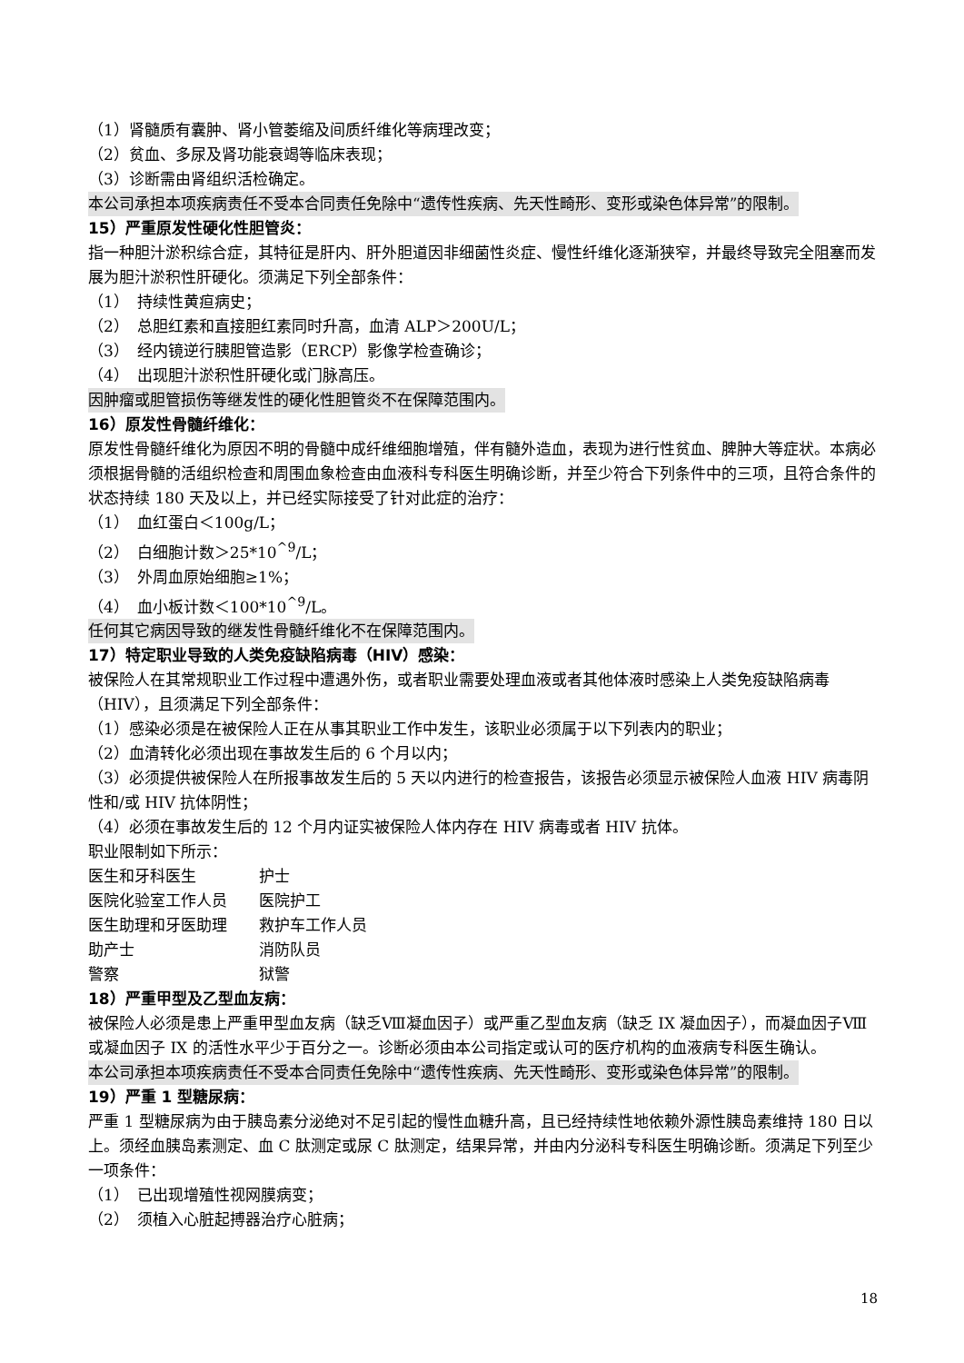（1）肾髓质有囊肿、肾小管萎缩及间质纤维化等病理改变；
（2）贫血、多尿及肾功能衰竭等临床表现；
（3）诊断需由肾组织活检确定。
本公司承担本项疾病责任不受本合同责任免除中“遗传性疾病、先天性畸形、变形或染色体异常”的限制。
15）严重原发性硬化性胆管炎：
指一种胆汁淤积综合症，其特征是肝内、肝外胆道因非细菌性炎症、慢性纤维化逐渐狭窄，并最终导致完全阻塞而发展为胆汁淤积性肝硬化。须满足下列全部条件：
（1）　持续性黄疸病史；
（2）　总胆红素和直接胆红素同时升高，血清 ALP＞200U/L；
（3）　经内镜逆行胰胆管造影（ERCP）影像学检查确诊；
（4）　出现胆汁淤积性肝硬化或门脉高压。
因肿瘤或胆管损伤等继发性的硬化性胆管炎不在保障范围内。
16）原发性骨髓纤维化：
原发性骨髓纤维化为原因不明的骨髓中成纤维细胞增殖，伴有髓外造血，表现为进行性贫血、脾肿大等症状。本病必须根据骨髓的活组织检查和周围血象检查由血液科专科医生明确诊断，并至少符合下列条件中的三项，且符合条件的状态持续 180 天及以上，并已经实际接受了针对此症的治疗：
（1）　血红蛋白＜100g/L；
（2）　白细胞计数＞25*10<sup>^9</sup>/L；
（3）　外周血原始细胞≥1%；
（4）　血小板计数＜100*10<sup>^9</sup>/L。
任何其它病因导致的继发性骨髓纤维化不在保障范围内。
17）特定职业导致的人类免疫缺陷病毒（HIV）感染：
被保险人在其常规职业工作过程中遭遇外伤，或者职业需要处理血液或者其他体液时感染上人类免疫缺陷病毒（HIV），且须满足下列全部条件：
（1）感染必须是在被保险人正在从事其职业工作中发生，该职业必须属于以下列表内的职业；
（2）血清转化必须出现在事故发生后的 6 个月以内；
（3）必须提供被保险人在所报事故发生后的 5 天以内进行的检查报告，该报告必须显示被保险人血液 HIV 病毒阴性和/或 HIV 抗体阴性；
（4）必须在事故发生后的 12 个月内证实被保险人体内存在 HIV 病毒或者 HIV 抗体。
职业限制如下所示：
| 医生和牙科医生 | 护士 |
| 医院化验室工作人员 | 医院护工 |
| 医生助理和牙医助理 | 救护车工作人员 |
| 助产士 | 消防队员 |
| 警察 | 狱警 |
18）严重甲型及乙型血友病：
被保险人必须是患上严重甲型血友病（缺乏Ⅷ凝血因子）或严重乙型血友病（缺乏 IX 凝血因子），而凝血因子Ⅷ或凝血因子 IX 的活性水平少于百分之一。诊断必须由本公司指定或认可的医疗机构的血液病专科医生确认。
本公司承担本项疾病责任不受本合同责任免除中“遗传性疾病、先天性畸形、变形或染色体异常”的限制。
19）严重 1 型糖尿病：
严重 1 型糖尿病为由于胰岛素分泌绝对不足引起的慢性血糖升高，且已经持续性地依赖外源性胰岛素维持 180 日以上。须经血胰岛素测定、血 C 肽测定或尿 C 肽测定，结果异常，并由内分泌科专科医生明确诊断。须满足下列至少一项条件：
（1）　已出现增殖性视网膜病变；
（2）　须植入心脏起搏器治疗心脏病；
18